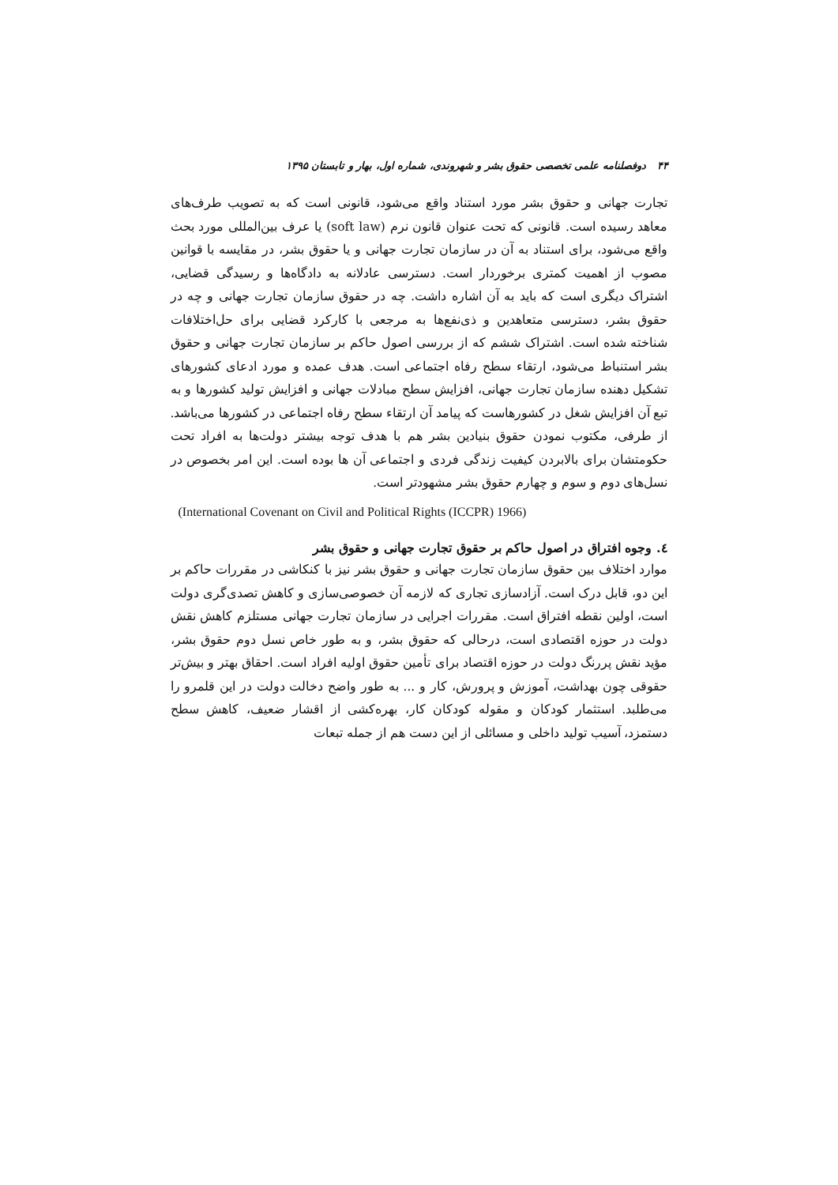۴۴ دوفصلنامه علمی تخصصی حقوق بشر و شهروندی، شماره اول، بهار و تابستان ۱۳۹۵
تجارت جهانی و حقوق بشر مورد استناد واقع می‌شود، قانونی است که به تصویب طرف‌های معاهد رسیده است. قانونی که تحت عنوان قانون نرم (soft law) یا عرف بین‌المللی مورد بحث واقع می‌شود، برای استناد به آن در سازمان تجارت جهانی و یا حقوق بشر، در مقایسه با قوانین مصوب از اهمیت کمتری برخوردار است. دسترسی عادلانه به دادگاه‌ها و رسیدگی قضایی، اشتراک دیگری است که باید به آن اشاره داشت. چه در حقوق سازمان تجارت جهانی و چه در حقوق بشر، دسترسی متعاهدین و ذی‌نفع‌ها به مرجعی با کارکرد قضایی برای حل‌اختلافات شناخته شده است. اشتراک ششم که از بررسی اصول حاکم بر سازمان تجارت جهانی و حقوق بشر استنباط می‌شود، ارتقاء سطح رفاه اجتماعی است. هدف عمده و مورد ادعای کشورهای تشکیل دهنده سازمان تجارت جهانی، افزایش سطح مبادلات جهانی و افزایش تولید کشورها و به تبع آن افزایش شغل در کشورهاست که پیامد آن ارتقاء سطح رفاه اجتماعی در کشورها می‌باشد. از طرفی، مکتوب نمودن حقوق بنیادین بشر هم با هدف توجه بیشتر دولت‌ها به افراد تحت حکومتشان برای بالابردن کیفیت زندگی فردی و اجتماعی آن ها بوده است. این امر بخصوص در نسل‌های دوم و سوم و چهارم حقوق بشر مشهودتر است.
(International Covenant on Civil and Political Rights (ICCPR) 1966)
٤. وجوه افتراق در اصول حاکم بر حقوق تجارت جهانی و حقوق بشر
موارد اختلاف بین حقوق سازمان تجارت جهانی و حقوق بشر نیز با کنکاشی در مقررات حاکم بر این دو، قابل درک است. آزادسازی تجاری که لازمه آن خصوصی‌سازی و کاهش تصدی‌گری دولت است، اولین نقطه افتراق است. مقررات اجرایی در سازمان تجارت جهانی مستلزم کاهش نقش دولت در حوزه اقتصادی است، درحالی که حقوق بشر، و به طور خاص نسل دوم حقوق بشر، مؤید نقش پررنگ دولت در حوزه اقتصاد برای تأمین حقوق اولیه افراد است. احقاق بهتر و بیش‌تر حقوقی چون بهداشت، آموزش و پرورش، کار و ... به طور واضح دخالت دولت در این قلمرو را می‌طلبد. استثمار کودکان و مقوله کودکان کار، بهره‌کشی از اقشار ضعیف، کاهش سطح دستمزد، آسیب تولید داخلی و مسائلی از این دست هم از جمله تبعات